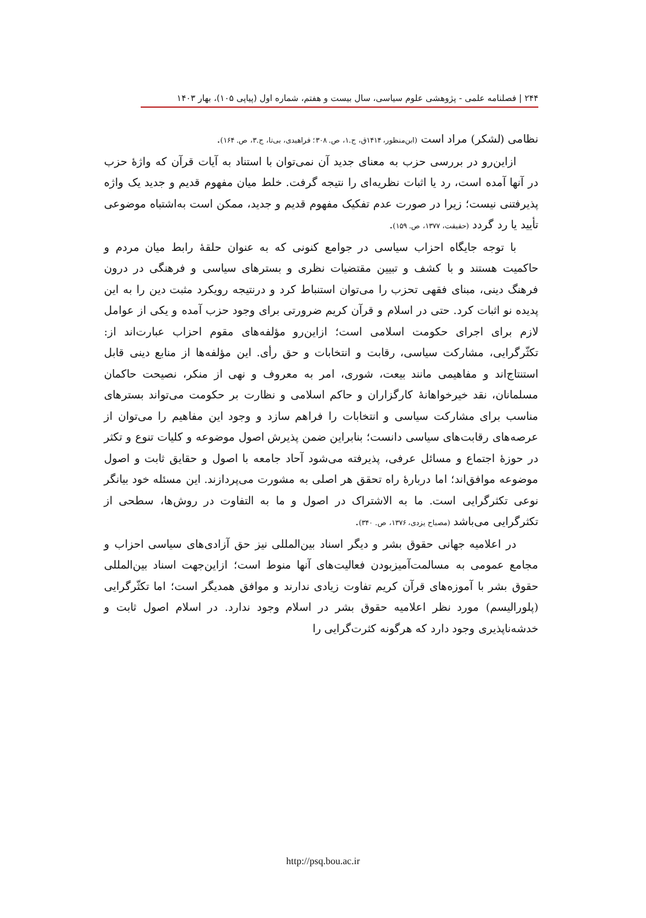۲۴۴ | فصلنامه علمی - پژوهشی علوم سیاسی، سال بیست و هفتم، شماره اول (پیاپی ۱۰۵)، بهار ۱۴۰۳
نظامی (لشکر) مراد است (ابن‌منظور، ۱۴۱۴ق، ج.۱، ص. ۳۰۸؛ فراهیدی، بی‌تا، ج.۳، ص. ۱۶۴).
ازاین‌رو در بررسی حزب به معنای جدید آن نمی‌توان با استناد به آیات قرآن که واژۀ حزب در آنها آمده است، رد یا اثبات نظریه‌ای را نتیجه گرفت. خلط میان مفهوم قدیم و جدید یک واژه پذیرفتنی نیست؛ زیرا در صورت عدم تفکیک مفهوم قدیم و جدید، ممکن است به‌اشتباه موضوعی تأیید یا رد گردد (حقیقت، ۱۳۷۷، ص. ۱۵۹).
با توجه جایگاه احزاب سیاسی در جوامع کنونی که به عنوان حلقۀ رابط میان مردم و حاکمیت هستند و با کشف و تبیین مقتضیات نظری و بسترهای سیاسی و فرهنگی در درون فرهنگ دینی، مبنای فقهی تحزب را می‌توان استنباط کرد و درنتیجه رویکرد مثبت دین را به این پدیده نو اثبات کرد. حتی در اسلام و قرآن کریم ضرورتی برای وجود حزب آمده و یکی از عوامل لازم برای اجرای حکومت اسلامی است؛ ازاین‌رو مؤلفه‌های مقوم احزاب عبارت‌اند از: تکثّرگرایی، مشارکت سیاسی، رقابت و انتخابات و حق رأی. این مؤلفه‌ها از منابع دینی قابل استنتاج‌اند و مفاهیمی مانند بیعت، شوری، امر به معروف و نهی از منکر، نصیحت حاکمان مسلمانان، نقد خیرخواهانۀ کارگزاران و حاکم اسلامی و نظارت بر حکومت می‌تواند بسترهای مناسب برای مشارکت سیاسی و انتخابات را فراهم سازد و وجود این مفاهیم را می‌توان از عرصه‌های رقابت‌های سیاسی دانست؛ بنابراین ضمن پذیرش اصول موضوعه و کلیات تنوع و تکثر در حوزۀ اجتماع و مسائل عرفی، پذیرفته می‌شود آحاد جامعه با اصول و حقایق ثابت و اصول موضوعه موافق‌اند؛ اما دربارۀ راه تحقق هر اصلی به مشورت می‌پردازند. این مسئله خود بیانگر نوعی تکثرگرایی است. ما به الاشتراک در اصول و ما به التفاوت در روش‌ها، سطحی از تکثرگرایی می‌باشد (مصباح یزدی، ۱۳۷۶، ص. ۳۴۰).
در اعلامیه جهانی حقوق بشر و دیگر اسناد بین‌المللی نیز حق آزادی‌های سیاسی احزاب و مجامع عمومی به مسالمت‌آمیزبودن فعالیت‌های آنها منوط است؛ ازاین‌جهت اسناد بین‌المللی حقوق بشر با آموزه‌های قرآن کریم تفاوت زیادی ندارند و موافق همدیگر است؛ اما تکثّرگرایی (پلورالیسم) مورد نظر اعلامیه حقوق بشر در اسلام وجود ندارد. در اسلام اصول ثابت و خدشه‌ناپذیری وجود دارد که هرگونه کثرت‌گرایی را
http://psq.bou.ac.ir